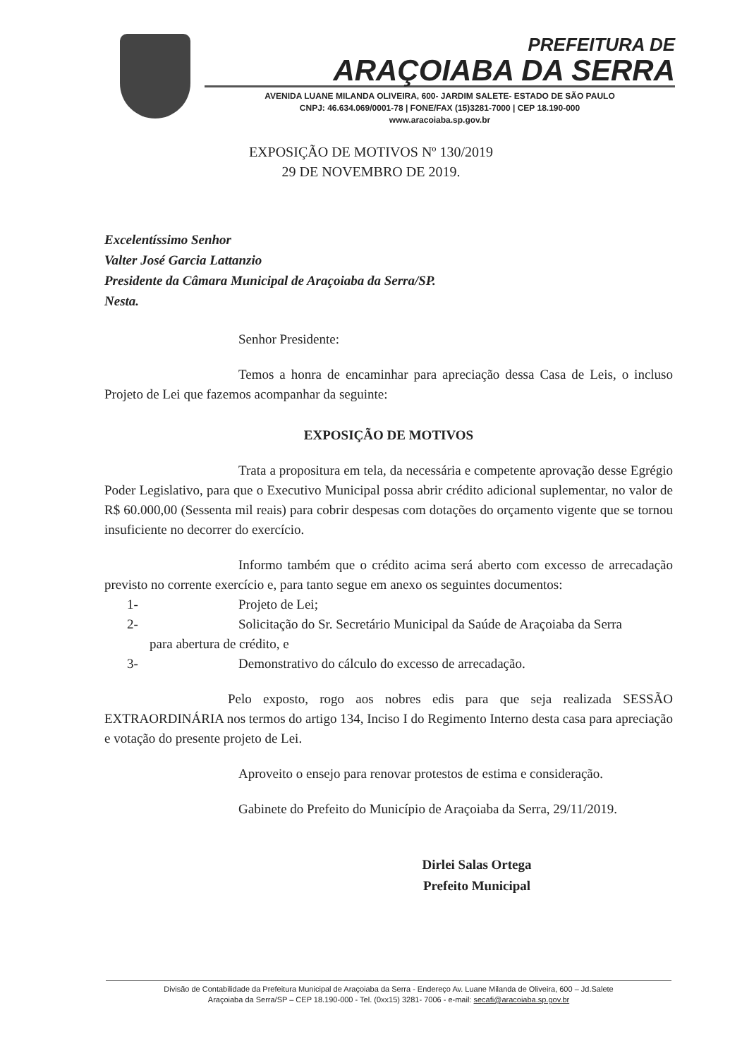PREFEITURA DE
ARAÇOIABA DA SERRA
AVENIDA LUANE MILANDA OLIVEIRA, 600- JARDIM SALETE- ESTADO DE SÃO PAULO
CNPJ: 46.634.069/0001-78 | FONE/FAX (15)3281-7000 | CEP 18.190-000
www.aracoiaba.sp.gov.br
EXPOSIÇÃO DE MOTIVOS Nº 130/2019
29 DE NOVEMBRO DE 2019.
Excelentíssimo Senhor
Valter José Garcia Lattanzio
Presidente da Câmara Municipal de Araçoiaba da Serra/SP.
Nesta.
Senhor Presidente:
Temos a honra de encaminhar para apreciação dessa Casa de Leis, o incluso Projeto de Lei que fazemos acompanhar da seguinte:
EXPOSIÇÃO DE MOTIVOS
Trata a propositura em tela, da necessária e competente aprovação desse Egrégio Poder Legislativo, para que o Executivo Municipal possa abrir crédito adicional suplementar, no valor de R$ 60.000,00 (Sessenta mil reais) para cobrir despesas com dotações do orçamento vigente que se tornou insuficiente no decorrer do exercício.
Informo também que o crédito acima será aberto com excesso de arrecadação previsto no corrente exercício e, para tanto segue em anexo os seguintes documentos:
1- Projeto de Lei;
2- Solicitação do Sr. Secretário Municipal da Saúde de Araçoiaba da Serra
para abertura de crédito, e
3- Demonstrativo do cálculo do excesso de arrecadação.
Pelo exposto, rogo aos nobres edis para que seja realizada SESSÃO EXTRAORDINÁRIA nos termos do artigo 134, Inciso I do Regimento Interno desta casa para apreciação e votação do presente projeto de Lei.
Aproveito o ensejo para renovar protestos de estima e consideração.
Gabinete do Prefeito do Município de Araçoiaba da Serra, 29/11/2019.
Dirlei Salas Ortega
Prefeito Municipal
Divisão de Contabilidade da Prefeitura Municipal de Araçoiaba da Serra - Endereço Av. Luane Milanda de Oliveira, 600 – Jd.Salete
Araçoiaba da Serra/SP – CEP 18.190-000 - Tel. (0xx15) 3281- 7006 - e-mail: secafi@aracoiaba.sp.gov.br